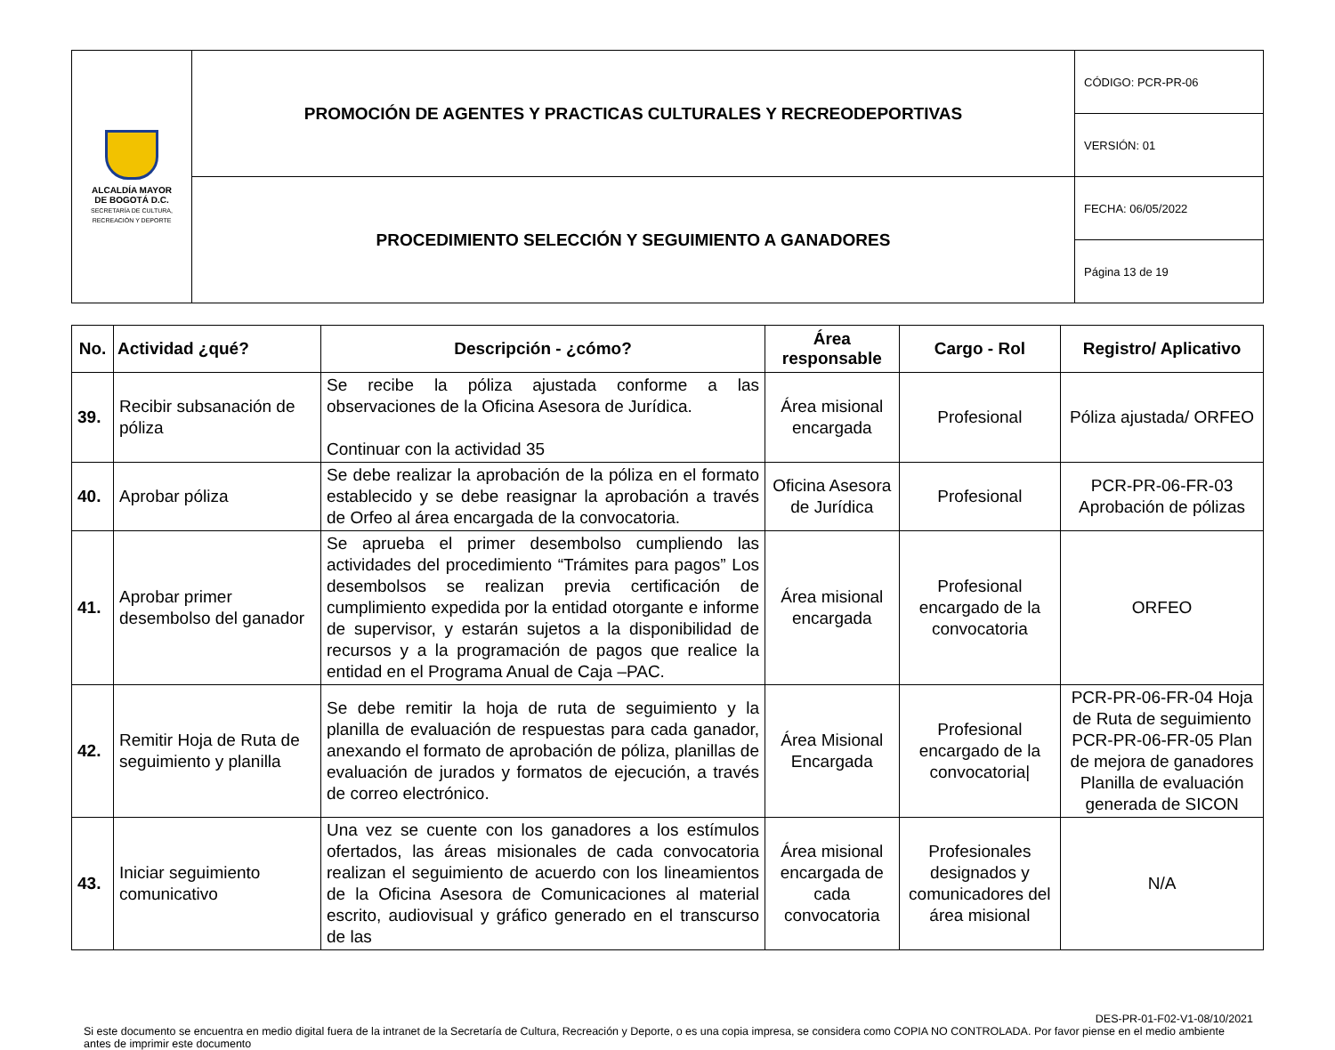| ALCALDÍA MAYOR DE BOGOTÁ D.C. SECRETARÍA DE CULTURA, RECREACIÓN Y DEPORTE | PROMOCIÓN DE AGENTES Y PRACTICAS CULTURALES Y RECREODEPORTIVAS | CÓDIGO: PCR-PR-06 |
| | | VERSIÓN: 01 |
| | PROCEDIMIENTO SELECCIÓN Y SEGUIMIENTO A GANADORES | FECHA: 06/05/2022 |
| | | Página 13 de 19 |
| No. | Actividad ¿qué? | Descripción - ¿cómo? | Área responsable | Cargo - Rol | Registro/ Aplicativo |
| --- | --- | --- | --- | --- | --- |
| 39. | Recibir subsanación de póliza | Se recibe la póliza ajustada conforme a las observaciones de la Oficina Asesora de Jurídica. Continuar con la actividad 35 | Área misional encargada | Profesional | Póliza ajustada/ ORFEO |
| 40. | Aprobar póliza | Se debe realizar la aprobación de la póliza en el formato establecido y se debe reasignar la aprobación a través de Orfeo al área encargada de la convocatoria. | Oficina Asesora de Jurídica | Profesional | PCR-PR-06-FR-03 Aprobación de pólizas |
| 41. | Aprobar primer desembolso del ganador | Se aprueba el primer desembolso cumpliendo las actividades del procedimiento “Trámites para pagos” Los desembolsos se realizan previa certificación de cumplimiento expedida por la entidad otorgante e informe de supervisor, y estarán sujetos a la disponibilidad de recursos y a la programación de pagos que realice la entidad en el Programa Anual de Caja –PAC. | Área misional encargada | Profesional encargado de la convocatoria | ORFEO |
| 42. | Remitir Hoja de Ruta de seguimiento y planilla | Se debe remitir la hoja de ruta de seguimiento y la planilla de evaluación de respuestas para cada ganador, anexando el formato de aprobación de póliza, planillas de evaluación de jurados y formatos de ejecución, a través de correo electrónico. | Área Misional Encargada | Profesional encargado de la convocatoria/ | PCR-PR-06-FR-04 Hoja de Ruta de seguimiento PCR-PR-06-FR-05 Plan de mejora de ganadores Planilla de evaluación generada de SICON |
| 43. | Iniciar seguimiento comunicativo | Una vez se cuente con los ganadores a los estímulos ofertados, las áreas misionales de cada convocatoria realizan el seguimiento de acuerdo con los lineamientos de la Oficina Asesora de Comunicaciones al material escrito, audiovisual y gráfico generado en el transcurso de las | Área misional encargada de cada convocatoria | Profesionales designados y comunicadores del área misional | N/A |
DES-PR-01-F02-V1-08/10/2021
Si este documento se encuentra en medio digital fuera de la intranet de la Secretaría de Cultura, Recreación y Deporte, o es una copia impresa, se considera como COPIA NO CONTROLADA. Por favor piense en el medio ambiente antes de imprimir este documento